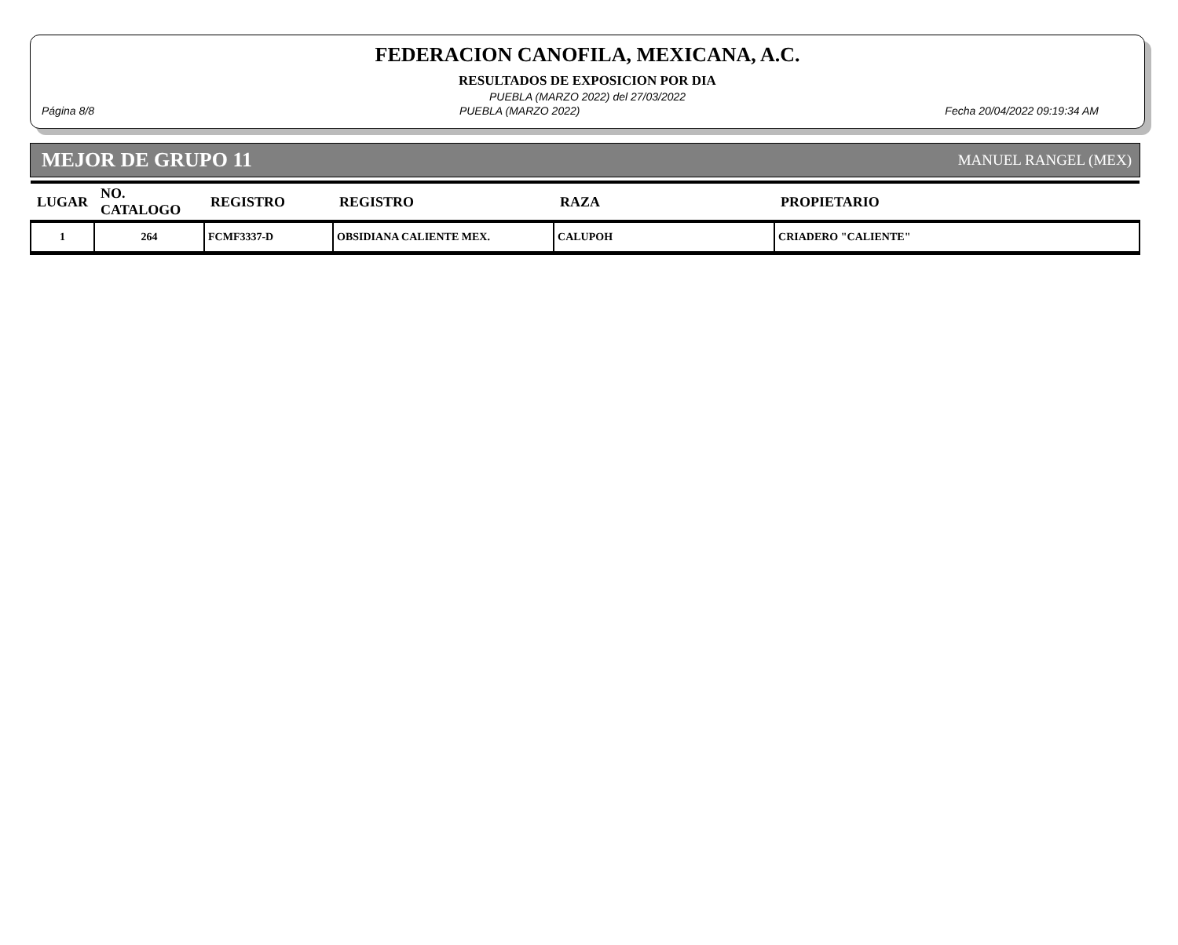FEDERACION CANOFILA, MEXICANA, A.C.
RESULTADOS DE EXPOSICION POR DIA
PUEBLA (MARZO 2022) del 27/03/2022
Página 8/8 PUEBLA (MARZO 2022) Fecha 20/04/2022 09:19:34 AM
MEJOR DE GRUPO 11 MANUEL RANGEL (MEX)
| LUGAR | NO. CATALOGO | REGISTRO | REGISTRO | RAZA | PROPIETARIO |
| --- | --- | --- | --- | --- | --- |
| 1 | 264 | FCMF3337-D | OBSIDIANA CALIENTE MEX. | CALUPOH | CRIADERO "CALIENTE" |